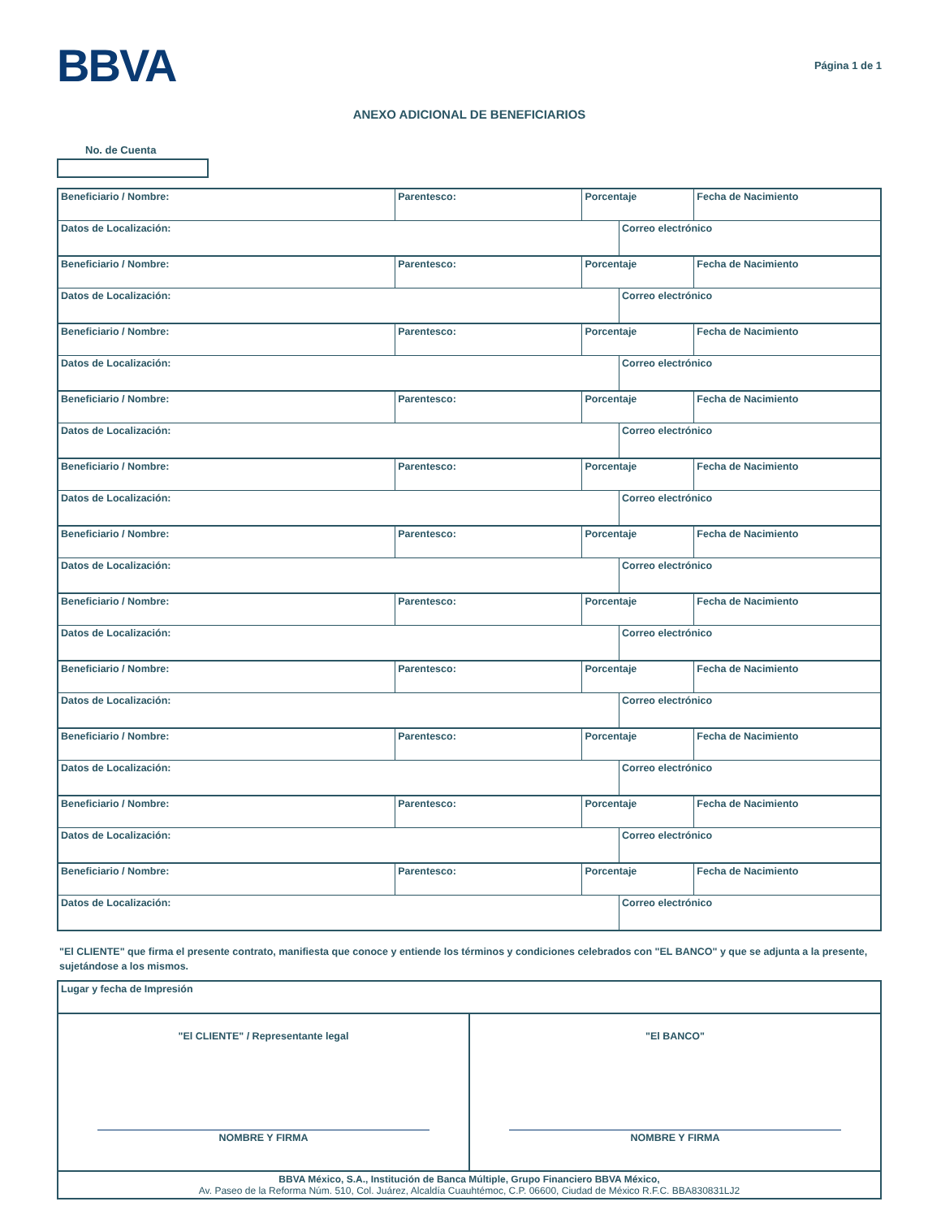BBVA
Página 1 de 1
ANEXO ADICIONAL DE BENEFICIARIOS
No. de Cuenta
| Beneficiario / Nombre: | Parentesco: | Porcentaje | | Fecha de Nacimiento |
| Datos de Localización: | | | Correo electrónico | |
| Beneficiario / Nombre: | Parentesco: | Porcentaje | | Fecha de Nacimiento |
| Datos de Localización: | | | Correo electrónico | |
| Beneficiario / Nombre: | Parentesco: | Porcentaje | | Fecha de Nacimiento |
| Datos de Localización: | | | Correo electrónico | |
| Beneficiario / Nombre: | Parentesco: | Porcentaje | | Fecha de Nacimiento |
| Datos de Localización: | | | Correo electrónico | |
| Beneficiario / Nombre: | Parentesco: | Porcentaje | | Fecha de Nacimiento |
| Datos de Localización: | | | Correo electrónico | |
| Beneficiario / Nombre: | Parentesco: | Porcentaje | | Fecha de Nacimiento |
| Datos de Localización: | | | Correo electrónico | |
| Beneficiario / Nombre: | Parentesco: | Porcentaje | | Fecha de Nacimiento |
| Datos de Localización: | | | Correo electrónico | |
| Beneficiario / Nombre: | Parentesco: | Porcentaje | | Fecha de Nacimiento |
| Datos de Localización: | | | Correo electrónico | |
| Beneficiario / Nombre: | Parentesco: | Porcentaje | | Fecha de Nacimiento |
| Datos de Localización: | | | Correo electrónico | |
| Beneficiario / Nombre: | Parentesco: | Porcentaje | | Fecha de Nacimiento |
| Datos de Localización: | | | Correo electrónico | |
| Beneficiario / Nombre: | Parentesco: | Porcentaje | | Fecha de Nacimiento |
| Datos de Localización: | | | Correo electrónico | |
"El CLIENTE" que firma el presente contrato, manifiesta que conoce y entiende los términos y condiciones celebrados con "EL BANCO" y que se adjunta a la presente, sujetándose a los mismos.
| Lugar y fecha de Impresión | |
| "El CLIENTE" / Representante legal NOMBRE Y FIRMA | "El BANCO" NOMBRE Y FIRMA |
| BBVA México, S.A., Institución de Banca Múltiple, Grupo Financiero BBVA México, Av. Paseo de la Reforma Núm. 510, Col. Juárez, Alcaldía Cuauhtémoc, C.P. 06600, Ciudad de México R.F.C. BBA830831LJ2 | |